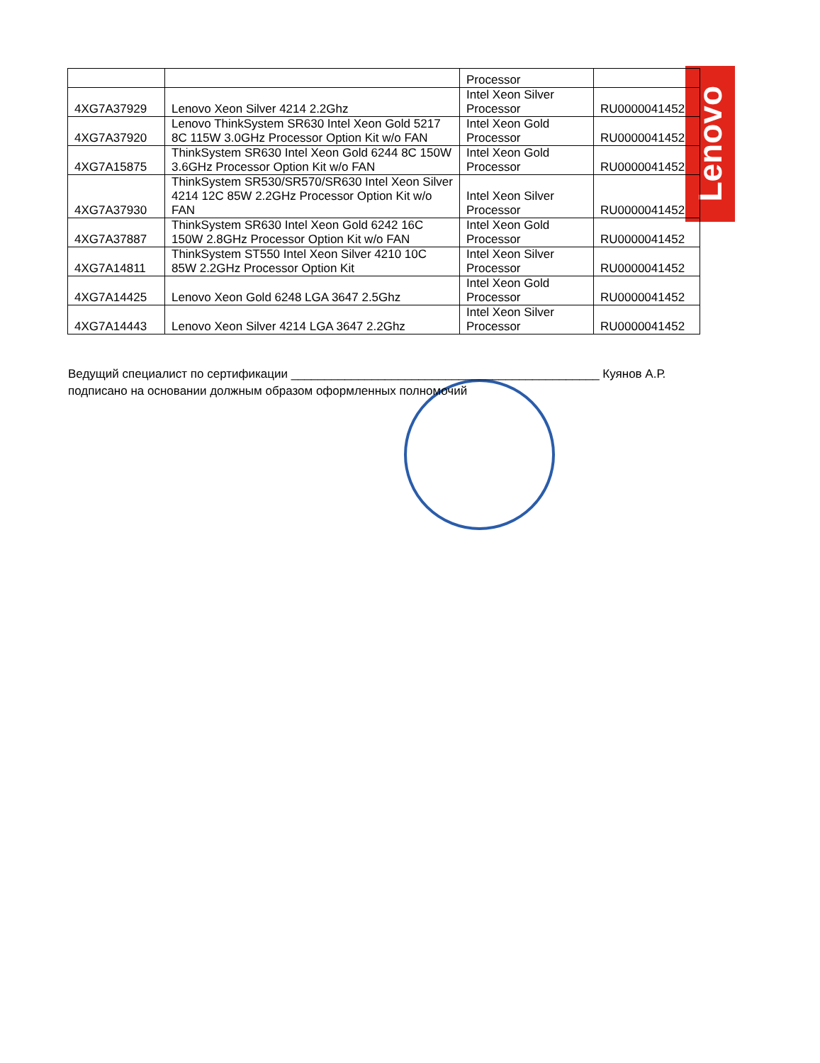Lenovo
| | | Processor | |
| 4XG7A37929 | Lenovo Xeon Silver 4214 2.2Ghz | Intel Xeon Silver Processor | RU0000041452 |
| 4XG7A37920 | Lenovo ThinkSystem SR630 Intel Xeon Gold 5217 8C 115W 3.0GHz Processor Option Kit w/o FAN | Intel Xeon Gold Processor | RU0000041452 |
| 4XG7A15875 | ThinkSystem SR630 Intel Xeon Gold 6244 8C 150W 3.6GHz Processor Option Kit w/o FAN | Intel Xeon Gold Processor | RU0000041452 |
| 4XG7A37930 | ThinkSystem SR530/SR570/SR630 Intel Xeon Silver 4214 12C 85W 2.2GHz Processor Option Kit w/o FAN | Intel Xeon Silver Processor | RU0000041452 |
| 4XG7A37887 | ThinkSystem SR630 Intel Xeon Gold 6242 16C 150W 2.8GHz Processor Option Kit w/o FAN | Intel Xeon Gold Processor | RU0000041452 |
| 4XG7A14811 | ThinkSystem ST550 Intel Xeon Silver 4210 10C 85W 2.2GHz Processor Option Kit | Intel Xeon Silver Processor | RU0000041452 |
| 4XG7A14425 | Lenovo Xeon Gold 6248 LGA 3647 2.5Ghz | Intel Xeon Gold Processor | RU0000041452 |
| 4XG7A14443 | Lenovo Xeon Silver 4214 LGA 3647 2.2Ghz | Intel Xeon Silver Processor | RU0000041452 |
Ведущий специалист по сертификации ______________________________________________ Куянов А.Р.
подписано на основании должным образом оформленных полномочий